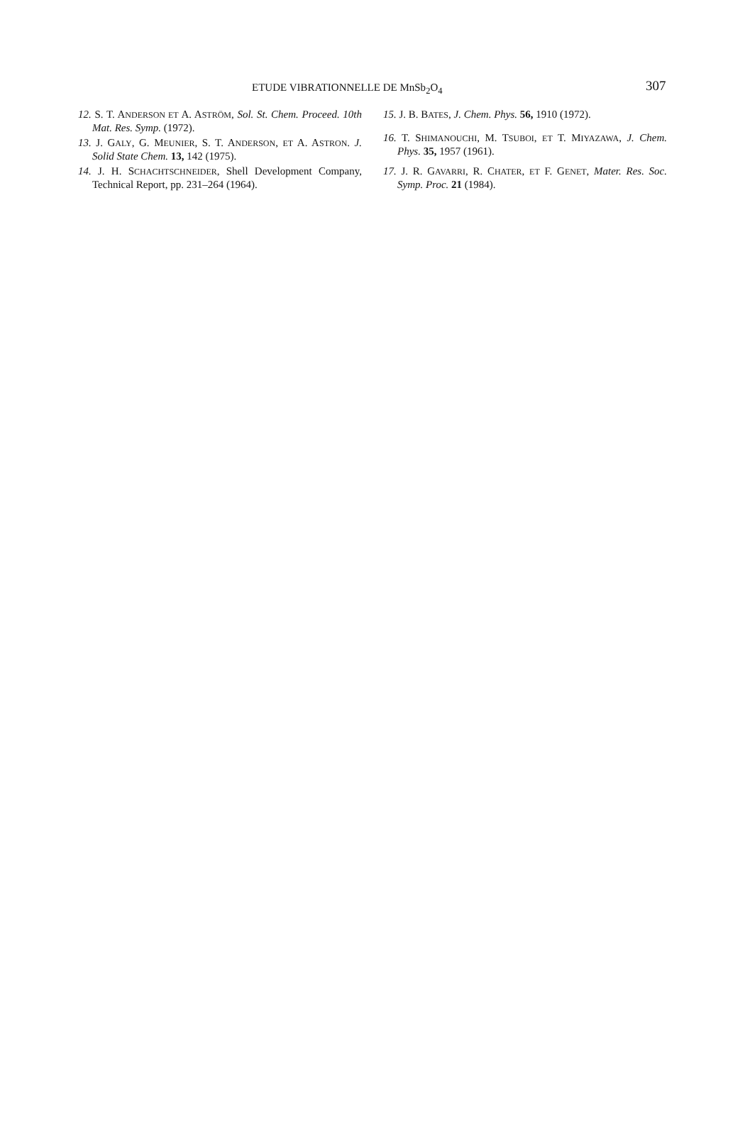ETUDE VIBRATIONNELLE DE MnSb<sub>2</sub>O<sub>4</sub> 307
12. S. T. ANDERSON ET A. ASTRÖM, Sol. St. Chem. Proceed. 10th Mat. Res. Symp. (1972).
13. J. GALY, G. MEUNIER, S. T. ANDERSON, ET A. ASTRON. J. Solid State Chem. 13, 142 (1975).
14. J. H. SCHACHTSCHNEIDER, Shell Development Company, Technical Report, pp. 231–264 (1964).
15. J. B. BATES, J. Chem. Phys. 56, 1910 (1972).
16. T. SHIMANOUCHI, M. TSUBOI, ET T. MIYAZAWA, J. Chem. Phys. 35, 1957 (1961).
17. J. R. GAVARRI, R. CHATER, ET F. GENET, Mater. Res. Soc. Symp. Proc. 21 (1984).